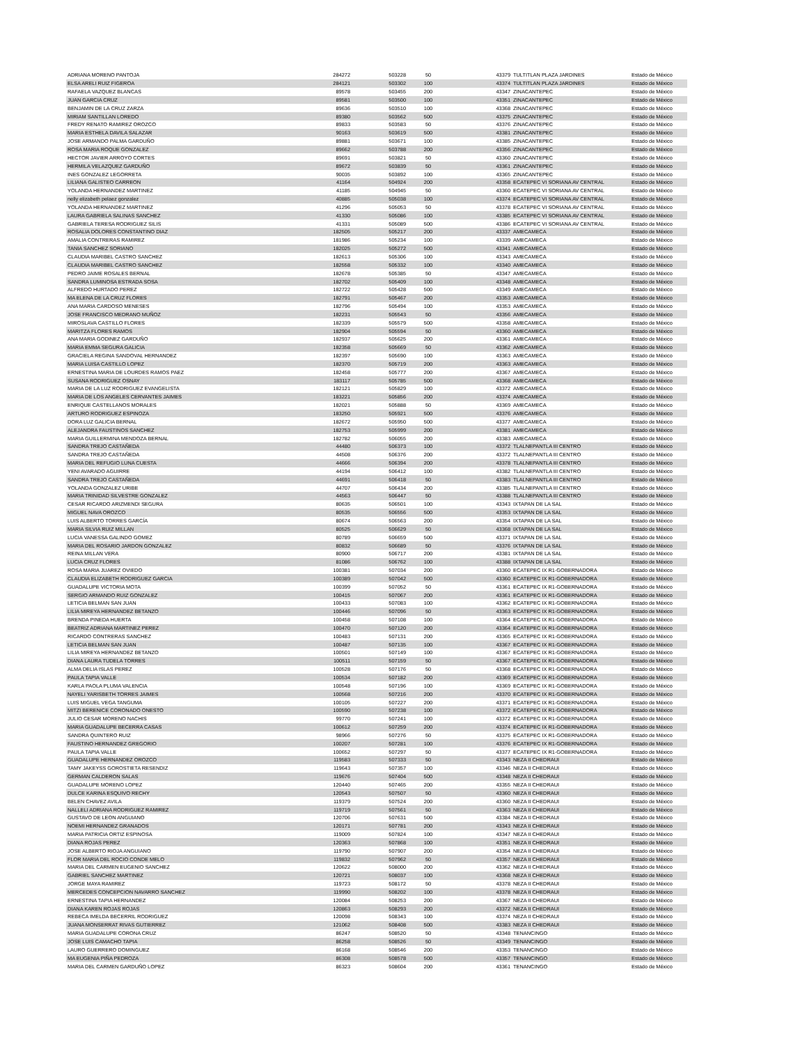| ADRIANA MORENO PANTOJA | 284272 | 503228 | 50 | 43379 | TULTITLAN PLAZA JARDINES | Estado de México |
| ELSA ARELI RUIZ FIGEROA | 284121 | 503302 | 100 | 43374 | TULTITLAN PLAZA JARDINES | Estado de México |
| RAFAELA VAZQUEZ BLANCAS | 89578 | 503455 | 200 | 43347 | ZINACANTEPEC | Estado de México |
| JUAN GARCIA CRUZ | 89581 | 503500 | 100 | 43351 | ZINACANTEPEC | Estado de México |
| BENJAMIN DE LA CRUZ ZARZA | 89636 | 503510 | 100 | 43368 | ZINACANTEPEC | Estado de México |
| MIRIAM SANTILLAN LOREDO | 89380 | 503562 | 500 | 43375 | ZINACANTEPEC | Estado de México |
| FREDY RENATO RAMIREZ OROZCO | 89833 | 503583 | 50 | 43376 | ZINACANTEPEC | Estado de México |
| MARIA ESTHELA DAVILA SALAZAR | 90163 | 503619 | 500 | 43381 | ZINACANTEPEC | Estado de México |
| JOSE ARMANDO PALMA GARDUÑO | 89881 | 503671 | 100 | 43385 | ZINACANTEPEC | Estado de México |
| ROSA MARIA ROQUE GONZALEZ | 89662 | 503788 | 200 | 43356 | ZINACANTEPEC | Estado de México |
| HECTOR JAVIER ARROYO CORTES | 89691 | 503821 | 50 | 43360 | ZINACANTEPEC | Estado de México |
| HERMILA VELAZQUEZ GARDUÑO | 89672 | 503839 | 50 | 43361 | ZINACANTEPEC | Estado de México |
| INES GONZALEZ LEGORRETA | 90035 | 503892 | 100 | 43365 | ZINACANTEPEC | Estado de México |
| LILIANA GALISTEO CARREON | 41164 | 504924 | 200 | 43358 | ECATEPEC VI SORIANA AV CENTRAL | Estado de México |
| YOLANDA HERNANDEZ MARTINEZ | 41185 | 504945 | 50 | 43360 | ECATEPEC VI SORIANA AV CENTRAL | Estado de México |
| nelly elizabeth pelaez gonzalez | 40885 | 505038 | 100 | 43374 | ECATEPEC VI SORIANA AV CENTRAL | Estado de México |
| YOLANDA HERNANDEZ MARTINEZ | 41296 | 505053 | 50 | 43378 | ECATEPEC VI SORIANA AV CENTRAL | Estado de México |
| LAURA GABRIELA SALINAS SANCHEZ | 41330 | 505086 | 100 | 43385 | ECATEPEC VI SORIANA AV CENTRAL | Estado de México |
| GABRIELA TERESA RODRIGUEZ SILIS | 41331 | 505089 | 500 | 43386 | ECATEPEC VI SORIANA AV CENTRAL | Estado de México |
| ROSALIA DOLORES CONSTANTINO DIAZ | 182505 | 505217 | 200 | 43337 | AMECAMECA | Estado de México |
| AMALIA CONTRERAS RAMIREZ | 181986 | 505234 | 100 | 43339 | AMECAMECA | Estado de México |
| TANIA SANCHEZ SORIANO | 182025 | 505272 | 500 | 43341 | AMECAMECA | Estado de México |
| CLAUDIA MARIBEL CASTRO SANCHEZ | 182613 | 505306 | 100 | 43343 | AMECAMECA | Estado de México |
| CLAUDIA MARIBEL CASTRO SANCHEZ | 182558 | 505332 | 100 | 43340 | AMECAMECA | Estado de México |
| PEDRO JAIME ROSALES BERNAL | 182678 | 505385 | 50 | 43347 | AMECAMECA | Estado de México |
| SANDRA LUMINOSA ESTRADA SOSA | 182702 | 505409 | 100 | 43348 | AMECAMECA | Estado de México |
| ALFREDO HURTADO PEREZ | 182722 | 505428 | 500 | 43349 | AMECAMECA | Estado de México |
| MA ELENA DE LA CRUZ FLORES | 182791 | 505467 | 200 | 43353 | AMECAMECA | Estado de México |
| ANA MARIA CARDOSO MENESES | 182796 | 505494 | 100 | 43353 | AMECAMECA | Estado de México |
| JOSE FRANCISCO MEDRANO MUÑOZ | 182231 | 505543 | 50 | 43356 | AMECAMECA | Estado de México |
| MIROSLAVA CASTILLO FLORES | 182339 | 505579 | 500 | 43358 | AMECAMECA | Estado de México |
| MARITZA FLORES RAMOS | 182904 | 505594 | 50 | 43360 | AMECAMECA | Estado de México |
| ANA MARIA GODINEZ GARDUÑO | 182937 | 505625 | 200 | 43361 | AMECAMECA | Estado de México |
| MARIA EMMA SEGURA GALICIA | 182358 | 505669 | 50 | 43362 | AMECAMECA | Estado de México |
| GRACIELA REGINA SANDOVAL HERNANDEZ | 182397 | 505690 | 100 | 43363 | AMECAMECA | Estado de México |
| MARIA LUISA CASTILLO LOPEZ | 182370 | 505719 | 200 | 43363 | AMECAMECA | Estado de México |
| ERNESTINA MARIA DE LOURDES RAMOS PAEZ | 182458 | 505777 | 200 | 43367 | AMECAMECA | Estado de México |
| SUSANA RODRIGUEZ OSNAY | 183117 | 505785 | 500 | 43368 | AMECAMECA | Estado de México |
| MARIA DE LA LUZ RODRIGUEZ EVANGELISTA | 182121 | 505829 | 100 | 43372 | AMECAMECA | Estado de México |
| MARIA DE LOS ANGELES CERVANTES JAIMES | 183221 | 505856 | 200 | 43374 | AMECAMECA | Estado de México |
| ENRIQUE CASTELLANOS MORALES | 182021 | 505888 | 50 | 43369 | AMECAMECA | Estado de México |
| ARTURO RODRIGUEZ ESPINOZA | 183250 | 505921 | 500 | 43376 | AMECAMECA | Estado de México |
| DORA LUZ GALICIA BERNAL | 182672 | 505950 | 500 | 43377 | AMECAMECA | Estado de México |
| ALEJANDRA FAUSTINOS SANCHEZ | 182753 | 505999 | 200 | 43381 | AMECAMECA | Estado de México |
| MARIA GUILLERMINA MENDOZA BERNAL | 182782 | 506055 | 200 | 43383 | AMECAMECA | Estado de México |
| SANDRA TREJO CASTAÑEDA | 44480 | 506373 | 100 | 43372 | TLALNEPANTLA III CENTRO | Estado de México |
| SANDRA TREJO CASTAÑEDA | 44508 | 506376 | 200 | 43372 | TLALNEPANTLA III CENTRO | Estado de México |
| MARIA DEL REFUGIO LUNA CUESTA | 44666 | 506394 | 200 | 43378 | TLALNEPANTLA III CENTRO | Estado de México |
| YENI AVARADO AGUIRRE | 44194 | 506412 | 100 | 43382 | TLALNEPANTLA III CENTRO | Estado de México |
| SANDRA TREJO CASTAÑEDA | 44691 | 506418 | 50 | 43383 | TLALNEPANTLA III CENTRO | Estado de México |
| YOLANDA GONZALEZ URIBE | 44707 | 506434 | 200 | 43385 | TLALNEPANTLA III CENTRO | Estado de México |
| MARIA TRINIDAD SILVESTRE GONZALEZ | 44563 | 506447 | 50 | 43388 | TLALNEPANTLA III CENTRO | Estado de México |
| CESAR RICARDO ARIZMENDI SEGURA | 80635 | 506501 | 100 | 43343 | IXTAPAN DE LA SAL | Estado de México |
| MIGUEL NAVA OROZCO | 80535 | 506556 | 500 | 43353 | IXTAPAN DE LA SAL | Estado de México |
| LUIS ALBERTO TORRES GARCÍA | 80674 | 506563 | 200 | 43354 | IXTAPAN DE LA SAL | Estado de México |
| MARIA SILVIA RUIZ MILLAN | 80525 | 506629 | 50 | 43368 | IXTAPAN DE LA SAL | Estado de México |
| LUCIA VANESSA GALINDO GOMEZ | 80789 | 506659 | 500 | 43371 | IXTAPAN DE LA SAL | Estado de México |
| MARIA DEL ROSARIO JARDON GONZALEZ | 80832 | 506689 | 50 | 43376 | IXTAPAN DE LA SAL | Estado de México |
| REINA MILLAN VERA | 80900 | 506717 | 200 | 43381 | IXTAPAN DE LA SAL | Estado de México |
| LUCIA CRUZ FLORES | 81086 | 506762 | 100 | 43388 | IXTAPAN DE LA SAL | Estado de México |
| ROSA MARIA JUAREZ OVIEDO | 100381 | 507034 | 200 | 43360 | ECATEPEC IX R1-GOBERNADORA | Estado de México |
| CLAUDIA ELIZABETH RODRIGUEZ GARCIA | 100389 | 507042 | 500 | 43360 | ECATEPEC IX R1-GOBERNADORA | Estado de México |
| GUADALUPE VICTORIA MOTA | 100399 | 507052 | 50 | 43361 | ECATEPEC IX R1-GOBERNADORA | Estado de México |
| SERGIO ARMANDO RUIZ GONZALEZ | 100415 | 507067 | 200 | 43361 | ECATEPEC IX R1-GOBERNADORA | Estado de México |
| LETICIA BELMAN SAN JUAN | 100433 | 507083 | 100 | 43362 | ECATEPEC IX R1-GOBERNADORA | Estado de México |
| LILIA MIREYA HERNANDEZ BETANZO | 100446 | 507096 | 50 | 43363 | ECATEPEC IX R1-GOBERNADORA | Estado de México |
| BRENDA PINEDA HUERTA | 100458 | 507108 | 100 | 43364 | ECATEPEC IX R1-GOBERNADORA | Estado de México |
| BEATRIZ ADRIANA MARTINEZ PEREZ | 100470 | 507120 | 200 | 43364 | ECATEPEC IX R1-GOBERNADORA | Estado de México |
| RICARDO CONTRERAS SANCHEZ | 100483 | 507131 | 200 | 43365 | ECATEPEC IX R1-GOBERNADORA | Estado de México |
| LETICIA BELMAN SAN JUAN | 100487 | 507135 | 100 | 43367 | ECATEPEC IX R1-GOBERNADORA | Estado de México |
| LILIA MIREYA HERNANDEZ BETANZO | 100501 | 507149 | 100 | 43367 | ECATEPEC IX R1-GOBERNADORA | Estado de México |
| DIANA LAURA TUDELA TORRES | 100511 | 507159 | 50 | 43367 | ECATEPEC IX R1-GOBERNADORA | Estado de México |
| ALMA DELIA ISLAS PEREZ | 100528 | 507176 | 50 | 43368 | ECATEPEC IX R1-GOBERNADORA | Estado de México |
| PAULA TAPIA VALLE | 100534 | 507182 | 200 | 43369 | ECATEPEC IX R1-GOBERNADORA | Estado de México |
| KARLA PAOLA PLUMA VALENCIA | 100548 | 507196 | 100 | 43369 | ECATEPEC IX R1-GOBERNADORA | Estado de México |
| NAYELI YARISBETH TORRES JAIMES | 100568 | 507216 | 200 | 43370 | ECATEPEC IX R1-GOBERNADORA | Estado de México |
| LUIS MIGUEL VEGA TANGUMA | 100105 | 507227 | 200 | 43371 | ECATEPEC IX R1-GOBERNADORA | Estado de México |
| MITZI BERENICE CORONADO ONESTO | 100590 | 507238 | 100 | 43372 | ECATEPEC IX R1-GOBERNADORA | Estado de México |
| JULIO CESAR MORENO NACHIS | 99770 | 507241 | 100 | 43372 | ECATEPEC IX R1-GOBERNADORA | Estado de México |
| MARIA GUADALUPE BECERRA CASAS | 100612 | 507259 | 200 | 43374 | ECATEPEC IX R1-GOBERNADORA | Estado de México |
| SANDRA QUINTERO RUIZ | 98966 | 507276 | 50 | 43375 | ECATEPEC IX R1-GOBERNADORA | Estado de México |
| FAUSTINO HERNANDEZ GREGORIO | 100207 | 507281 | 100 | 43376 | ECATEPEC IX R1-GOBERNADORA | Estado de México |
| PAULA TAPIA VALLE | 100652 | 507297 | 50 | 43377 | ECATEPEC IX R1-GOBERNADORA | Estado de México |
| GUADALUPE HERNANDEZ OROZCO | 119583 | 507333 | 50 | 43343 | NEZA II CHEDRAUI | Estado de México |
| TAMY JAKEYSS GOROSTIETA RESENDIZ | 119643 | 507357 | 100 | 43346 | NEZA II CHEDRAUI | Estado de México |
| GERMAN CALDERON SALAS | 119676 | 507404 | 500 | 43348 | NEZA II CHEDRAUI | Estado de México |
| GUADALUPE MORENO LOPEZ | 120440 | 507465 | 200 | 43355 | NEZA II CHEDRAUI | Estado de México |
| DULCE KARINA ESQUIVO RECHY | 120543 | 507507 | 50 | 43360 | NEZA II CHEDRAUI | Estado de México |
| BELEN CHAVEZ AVILA | 119379 | 507524 | 200 | 43360 | NEZA II CHEDRAUI | Estado de México |
| NALLELI ADRIANA RODRIGUEZ RAMIREZ | 119719 | 507561 | 50 | 43363 | NEZA II CHEDRAUI | Estado de México |
| GUSTAVO DE LEON ANGUIANO | 120706 | 507631 | 500 | 43384 | NEZA II CHEDRAUI | Estado de México |
| NOEMI HERNANDEZ GRANADOS | 120171 | 507781 | 200 | 43343 | NEZA II CHEDRAUI | Estado de México |
| MARIA PATRICIA ORTIZ ESPINOSA | 119009 | 507824 | 100 | 43347 | NEZA II CHEDRAUI | Estado de México |
| DIANA ROJAS PEREZ | 120363 | 507868 | 100 | 43351 | NEZA II CHEDRAUI | Estado de México |
| JOSE ALBERTO RIOJA ANGUIANO | 119790 | 507907 | 200 | 43354 | NEZA II CHEDRAUI | Estado de México |
| FLOR MARIA DEL ROCIO CONDE MELO | 119832 | 507962 | 50 | 43357 | NEZA II CHEDRAUI | Estado de México |
| MARIA DEL CARMEN EUGENIO SANCHEZ | 120622 | 508000 | 200 | 43362 | NEZA II CHEDRAUI | Estado de México |
| GABRIEL SANCHEZ MARTINEZ | 120721 | 508037 | 100 | 43368 | NEZA II CHEDRAUI | Estado de México |
| JORGE MAYA RAMIREZ | 119723 | 508172 | 50 | 43378 | NEZA II CHEDRAUI | Estado de México |
| MERCEDES CONCEPCION NAVARRO SANCHEZ | 119990 | 508202 | 100 | 43378 | NEZA II CHEDRAUI | Estado de México |
| ERNESTINA TAPIA HERNANDEZ | 120084 | 508253 | 200 | 43367 | NEZA II CHEDRAUI | Estado de México |
| DIANA KAREN ROJAS ROJAS | 120863 | 508293 | 200 | 43372 | NEZA II CHEDRAUI | Estado de México |
| REBECA IMELDA BECERRIL RODRIGUEZ | 120098 | 508343 | 100 | 43374 | NEZA II CHEDRAUI | Estado de México |
| JUANA MONSERRAT RIVAS GUTIERREZ | 121062 | 508408 | 500 | 43383 | NEZA II CHEDRAUI | Estado de México |
| MARIA GUADALUPE CORONA CRUZ | 86247 | 508520 | 50 | 43348 | TENANCINGO | Estado de México |
| JOSE LUIS CAMACHO TAPIA | 86258 | 508526 | 50 | 43349 | TENANCINGO | Estado de México |
| LAURO GUERRERO DOMINGUEZ | 86168 | 508546 | 200 | 43353 | TENANCINGO | Estado de México |
| MA EUGENIA PIÑA PEDROZA | 86308 | 508578 | 500 | 43357 | TENANCINGO | Estado de México |
| MARIA DEL CARMEN GARDUÑO LOPEZ | 86323 | 508604 | 200 | 43361 | TENANCINGO | Estado de México |